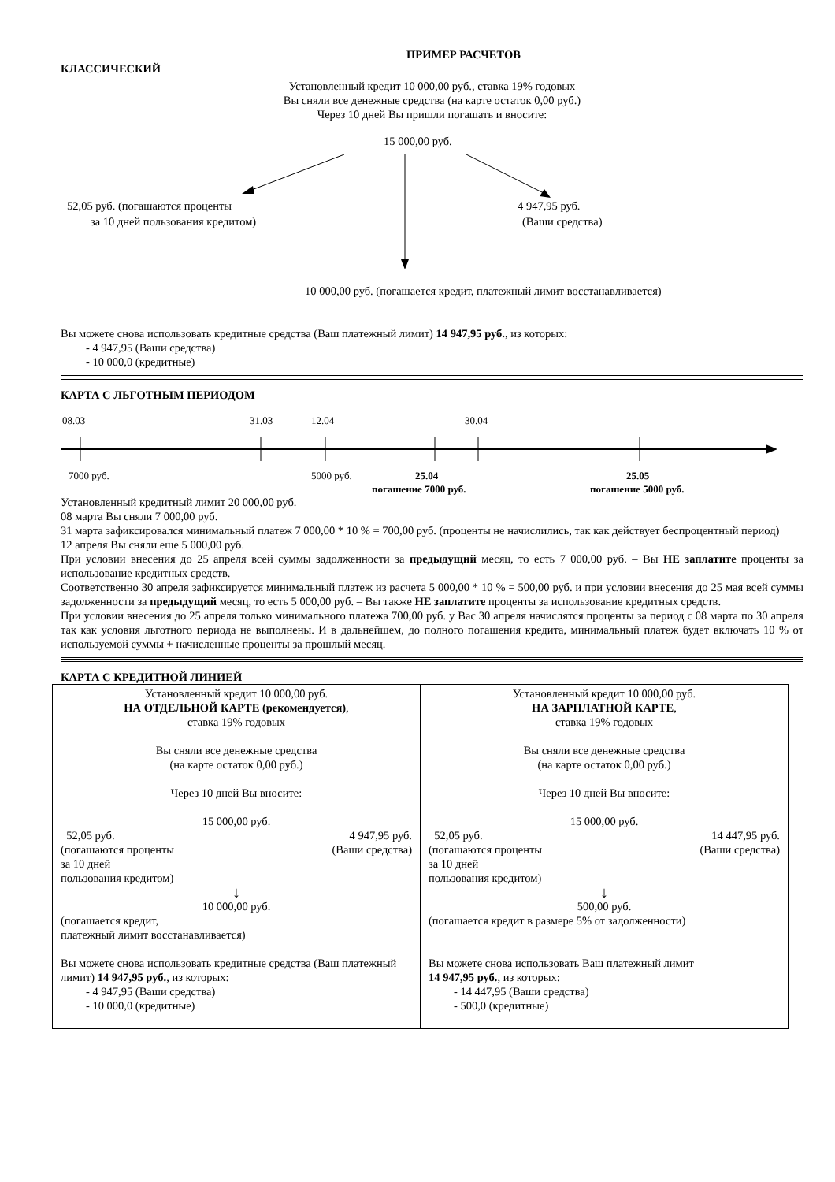ПРИМЕР РАСЧЕТОВ
КЛАССИЧЕСКИЙ
Установленный кредит 10 000,00 руб., ставка 19% годовых
Вы сняли все денежные средства (на карте остаток 0,00 руб.)
Через 10 дней Вы пришли погашать и вносите:
15 000,00 руб.
52,05 руб. (погашаются проценты
за 10 дней пользования кредитом)
4 947,95 руб.
(Ваши средства)
10 000,00 руб. (погашается кредит, платежный лимит восстанавливается)
Вы можете снова использовать кредитные средства (Ваш платежный лимит) 14 947,95 руб., из которых:
- 4 947,95 (Ваши средства)
- 10 000,0 (кредитные)
КАРТА С ЛЬГОТНЫМ ПЕРИОДОМ
08.03
31.03
12.04
30.04
7000 руб.
5000 руб.
25.04
погашение 7000 руб.
25.05
погашение 5000 руб.
Установленный кредитный лимит 20 000,00 руб.
08 марта Вы сняли 7 000,00 руб.
31 марта зафиксировался минимальный платеж 7 000,00 * 10 % = 700,00 руб. (проценты не начислились, так как действует беспроцентный период)
12 апреля Вы сняли еще 5 000,00 руб.
При условии внесения до 25 апреля всей суммы задолженности за предыдущий месяц, то есть 7 000,00 руб. – Вы НЕ заплатите проценты за использование кредитных средств.
Соответственно 30 апреля зафиксируется минимальный платеж из расчета 5 000,00 * 10 % = 500,00 руб. и при условии внесения до 25 мая всей суммы задолженности за предыдущий месяц, то есть 5 000,00 руб. – Вы также НЕ заплатите проценты за использование кредитных средств.
При условии внесения до 25 апреля только минимального платежа 700,00 руб. у Вас 30 апреля начислятся проценты за период с 08 марта по 30 апреля так как условия льготного периода не выполнены. И в дальнейшем, до полного погашения кредита, минимальный платеж будет включать 10 % от используемой суммы + начисленные проценты за прошлый месяц.
КАРТА С КРЕДИТНОЙ ЛИНИЕЙ
| Установленный кредит 10 000,00 руб. НА ОТДЕЛЬНОЙ КАРТЕ (рекомендуется) , ставка 19% годовых Вы сняли все денежные средства (на карте остаток 0,00 руб.) Через 10 дней Вы вносите: 15 000,00 руб. 52,05 руб. 4 947,95 руб. (погашаются проценты (Ваши средства) за 10 дней пользования кредитом) ↓ 10 000,00 руб. (погашается кредит, платежный лимит восстанавливается) Вы можете снова использовать кредитные средства (Ваш платежный лимит) 14 947,95 руб. , из которых: - 4 947,95 (Ваши средства) - 10 000,0 (кредитные) | Установленный кредит 10 000,00 руб. НА ЗАРПЛАТНОЙ КАРТЕ , ставка 19% годовых Вы сняли все денежные средства (на карте остаток 0,00 руб.) Через 10 дней Вы вносите: 15 000,00 руб. 52,05 руб. 14 447,95 руб. (погашаются проценты (Ваши средства) за 10 дней пользования кредитом) ↓ 500,00 руб. (погашается кредит в размере 5% от задолженности) Вы можете снова использовать Ваш платежный лимит 14 947,95 руб. , из которых: - 14 447,95 (Ваши средства) - 500,0 (кредитные) |